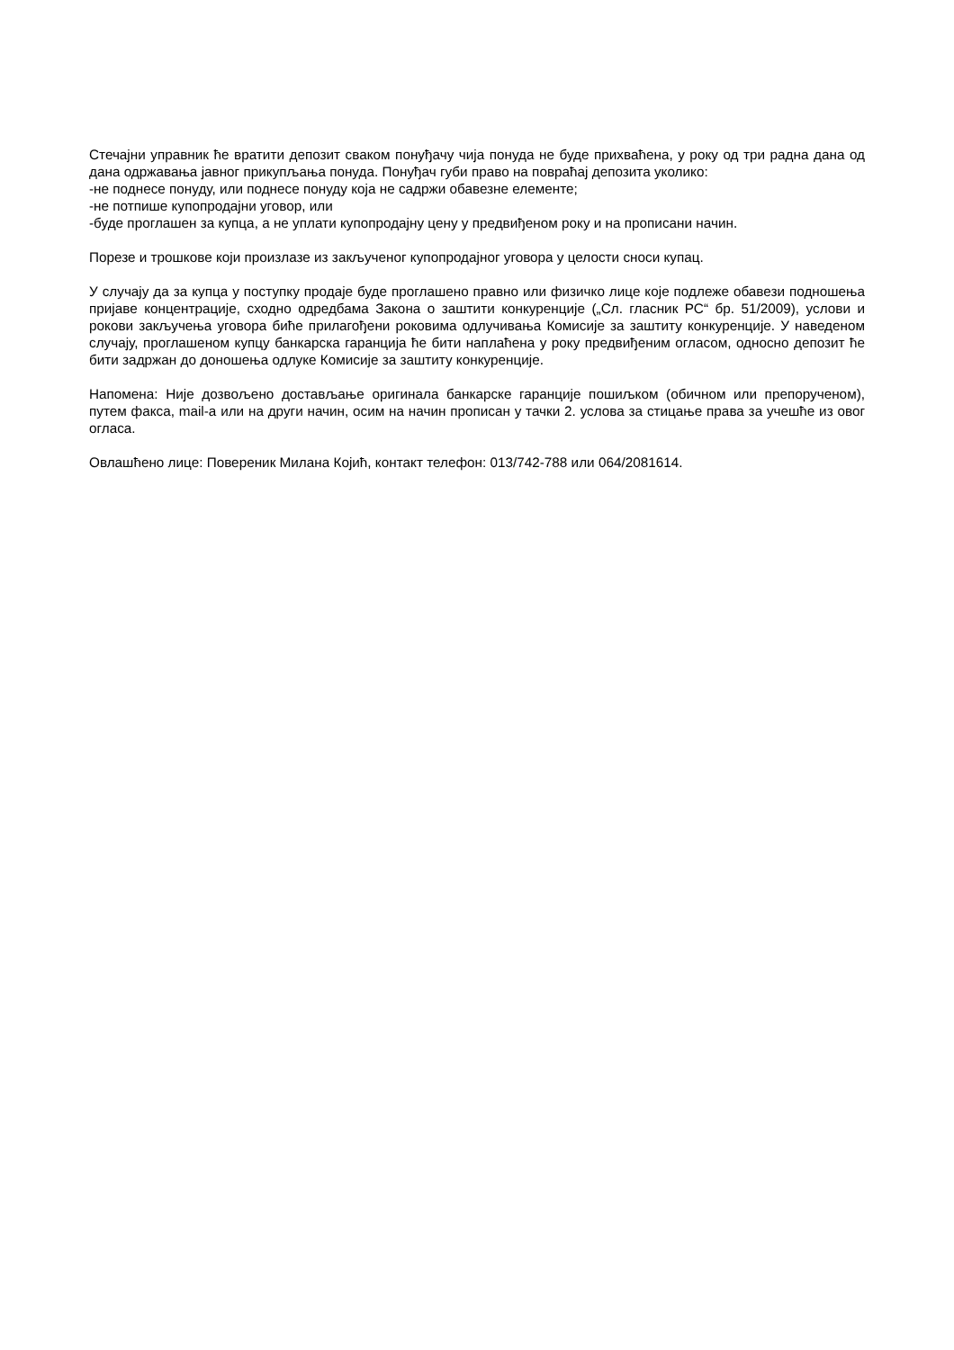Стечајни управник ће вратити депозит сваком понуђачу чија понуда не буде прихваћена, у року од три радна дана од дана одржавања јавног прикупљања понуда. Понуђач губи право на повраћај депозита уколико:
-не поднесе понуду, или поднесе понуду која не садржи обавезне елементе;
-не потпише купопродајни уговор, или
-буде проглашен за купца, а не уплати купопродајну цену у предвиђеном року и на прописани начин.
Порезе и трошкове који произлазе из закљученог купопродајног уговора у целости сноси купац.
У случају да за купца у поступку продаје буде проглашено правно или физичко лице које подлеже обавези подношења пријаве концентрације, сходно одредбама Закона о заштити конкуренције („Сл. гласник РС“ бр. 51/2009), услови и рокови закључења уговора биће прилагођени роковима одлучивања Комисије за заштиту конкуренције. У наведеном случају, проглашеном купцу банкарска гаранција ће бити наплаћена у року предвиђеним огласом, односно депозит ће бити задржан до доношења одлуке Комисије за заштиту конкуренције.
Напомена: Није дозвољено достављање оригинала банкарске гаранције пошиљком (обичном или препорученом), путем факса, mail-a или на други начин, осим на начин прописан у тачки 2. услова за стицање права за учешће из овог огласа.
Овлашћено лице: Повереник Милана Којић, контакт телефон: 013/742-788 или 064/2081614.